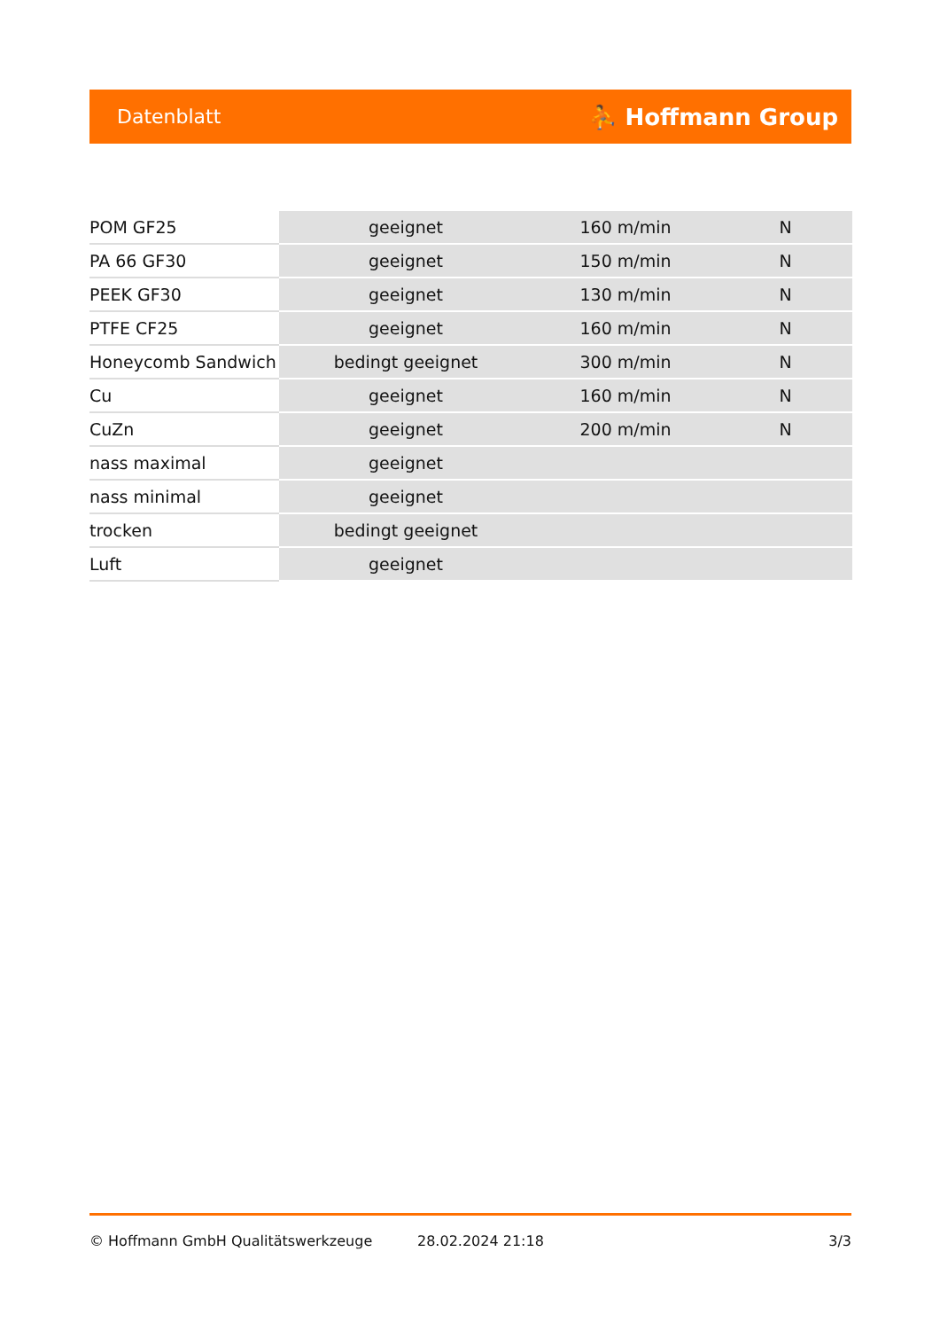Datenblatt ⛹ Hoffmann Group
| POM GF25 | geeignet | 160 m/min | N |
| PA 66 GF30 | geeignet | 150 m/min | N |
| PEEK GF30 | geeignet | 130 m/min | N |
| PTFE CF25 | geeignet | 160 m/min | N |
| Honeycomb Sandwich | bedingt geeignet | 300 m/min | N |
| Cu | geeignet | 160 m/min | N |
| CuZn | geeignet | 200 m/min | N |
| nass maximal | geeignet | | |
| nass minimal | geeignet | | |
| trocken | bedingt geeignet | | |
| Luft | geeignet | | |
© Hoffmann GmbH Qualitätswerkzeuge 28.02.2024 21:18 3/3